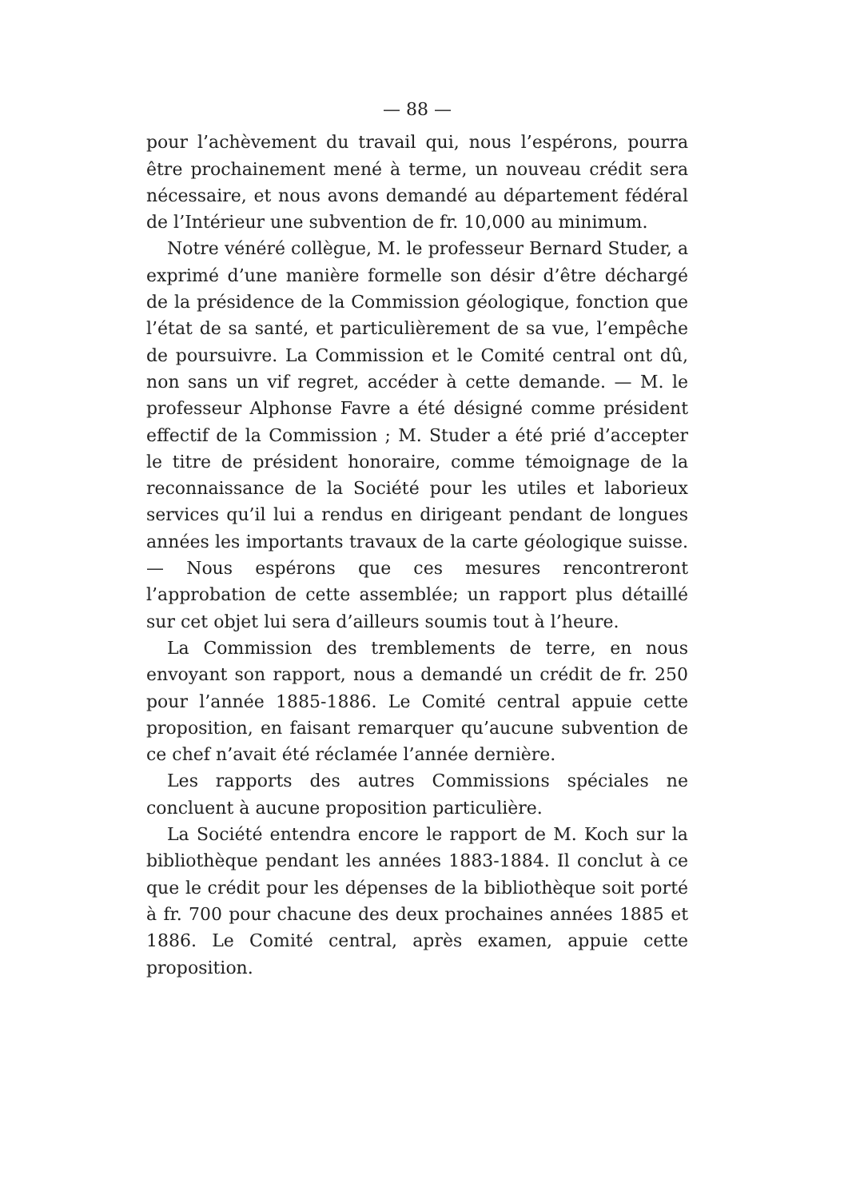— 88 —
pour l’achèvement du travail qui, nous l’espérons, pourra être prochainement mené à terme, un nouveau crédit sera nécessaire, et nous avons demandé au département fédéral de l’Intérieur une subvention de fr. 10,000 au minimum.
Notre vénéré collègue, M. le professeur Bernard Studer, a exprimé d’une manière formelle son désir d’être déchargé de la présidence de la Commission géologique, fonction que l’état de sa santé, et particulièrement de sa vue, l’empêche de poursuivre. La Commission et le Comité central ont dû, non sans un vif regret, accéder à cette demande. — M. le professeur Alphonse Favre a été désigné comme président effectif de la Commission ; M. Studer a été prié d’accepter le titre de président honoraire, comme témoignage de la reconnaissance de la Société pour les utiles et laborieux services qu’il lui a rendus en dirigeant pendant de longues années les importants travaux de la carte géologique suisse. — Nous espérons que ces mesures rencontreront l’approbation de cette assemblée; un rapport plus détaillé sur cet objet lui sera d’ailleurs soumis tout à l’heure.
La Commission des tremblements de terre, en nous envoyant son rapport, nous a demandé un crédit de fr. 250 pour l’année 1885-1886. Le Comité central appuie cette proposition, en faisant remarquer qu’aucune subvention de ce chef n’avait été réclamée l’année dernière.
Les rapports des autres Commissions spéciales ne concluent à aucune proposition particulière.
La Société entendra encore le rapport de M. Koch sur la bibliothèque pendant les années 1883-1884. Il conclut à ce que le crédit pour les dépenses de la bibliothèque soit porté à fr. 700 pour chacune des deux prochaines années 1885 et 1886. Le Comité central, après examen, appuie cette proposition.